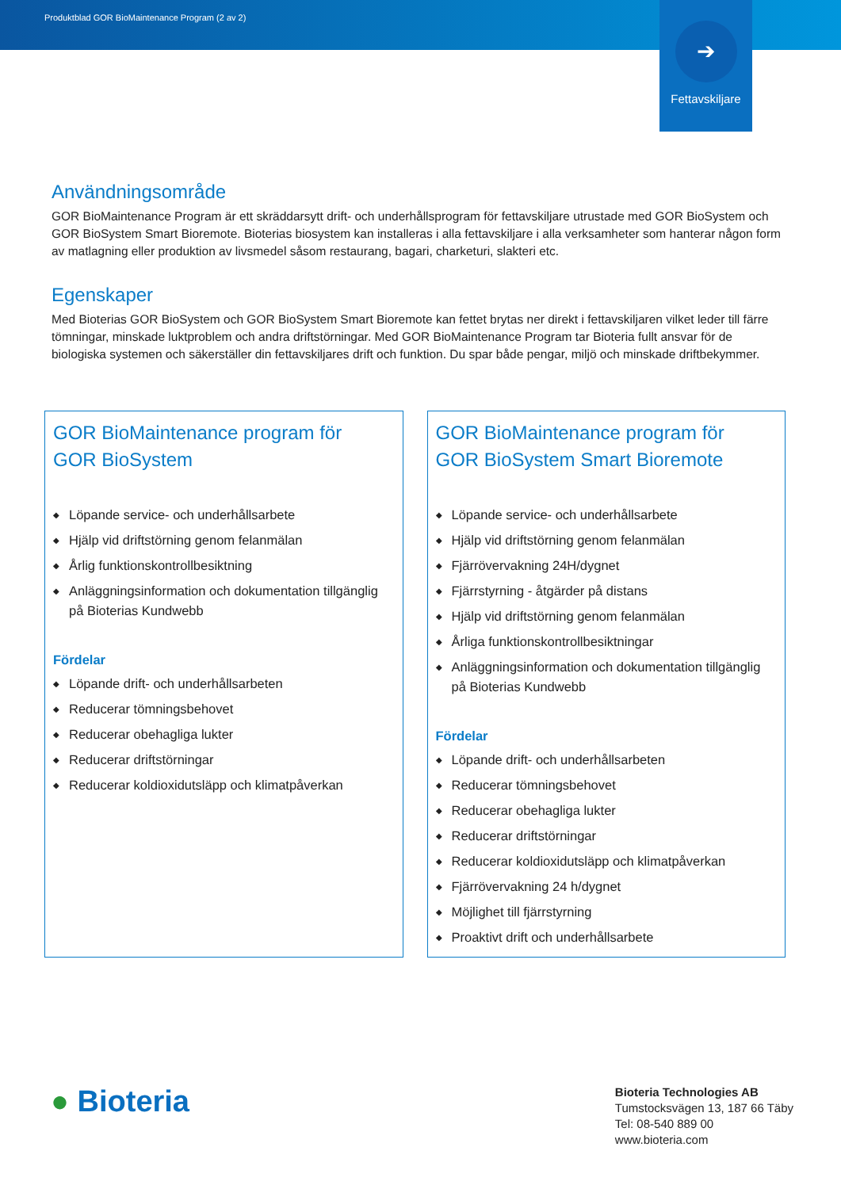Produktblad GOR BioMaintenance Program (2 av 2)
➔
Fettavskiljare
Användningsområde
GOR BioMaintenance Program är ett skräddarsytt drift- och underhållsprogram för fettavskiljare utrustade med GOR BioSystem och GOR BioSystem Smart Bioremote. Bioterias biosystem kan installeras i alla fettavskiljare i alla verksamheter som hanterar någon form av matlagning eller produktion av livsmedel såsom restaurang, bagari, charketuri, slakteri etc.
Egenskaper
Med Bioterias GOR BioSystem och GOR BioSystem Smart Bioremote kan fettet brytas ner direkt i fettavskiljaren vilket leder till färre tömningar, minskade luktproblem och andra driftstörningar. Med GOR BioMaintenance Program tar Bioteria fullt ansvar för de biologiska systemen och säkerställer din fettavskiljares drift och funktion. Du spar både pengar, miljö och minskade driftbekymmer.
GOR BioMaintenance program för
GOR BioSystem
◆ Löpande service- och underhållsarbete
◆ Hjälp vid driftstörning genom felanmälan
◆ Årlig funktionskontrollbesiktning
◆ Anläggningsinformation och dokumentation tillgänglig på Bioterias Kundwebb
Fördelar
◆ Löpande drift- och underhållsarbeten
◆ Reducerar tömningsbehovet
◆ Reducerar obehagliga lukter
◆ Reducerar driftstörningar
◆ Reducerar koldioxidutsläpp och klimatpåverkan
GOR BioMaintenance program för
GOR BioSystem Smart Bioremote
◆ Löpande service- och underhållsarbete
◆ Hjälp vid driftstörning genom felanmälan
◆ Fjärrövervakning 24H/dygnet
◆ Fjärrstyrning - åtgärder på distans
◆ Hjälp vid driftstörning genom felanmälan
◆ Årliga funktionskontrollbesiktningar
◆ Anläggningsinformation och dokumentation tillgänglig på Bioterias Kundwebb
Fördelar
◆ Löpande drift- och underhållsarbeten
◆ Reducerar tömningsbehovet
◆ Reducerar obehagliga lukter
◆ Reducerar driftstörningar
◆ Reducerar koldioxidutsläpp och klimatpåverkan
◆ Fjärrövervakning 24 h/dygnet
◆ Möjlighet till fjärrstyrning
◆ Proaktivt drift och underhållsarbete
● Bioteria
Bioteria Technologies AB
Tumstocksvägen 13, 187 66 Täby
Tel: 08-540 889 00
www.bioteria.com